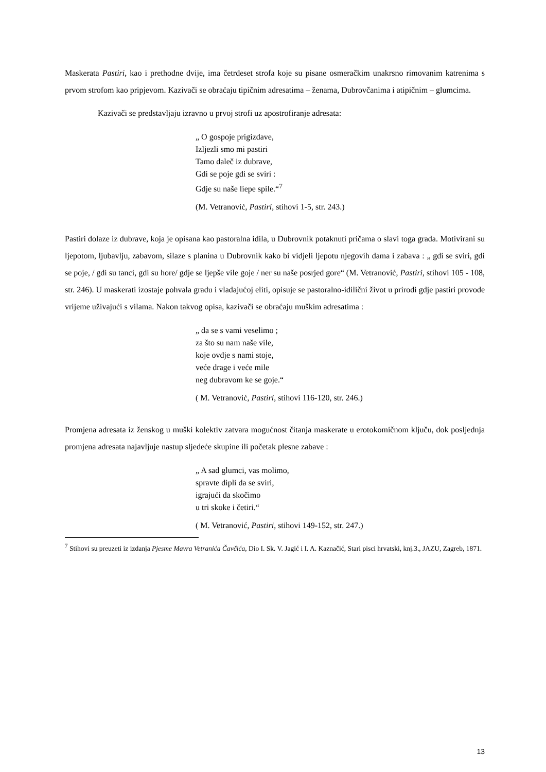Maskerata Pastiri, kao i prethodne dvije, ima četrdeset strofa koje su pisane osmeračkim unakrsno rimovanim katrenima s prvom strofom kao pripjevom. Kazivači se obraćaju tipičnim adresatima – ženama, Dubrovčanima i atipičnim – glumcima.
Kazivači se predstavljaju izravno u prvoj strofi uz apostrofiranje adresata:
„ O gospoje prigizdave,
Izljezli smo mi pastiri
Tamo daleč iz dubrave,
Gdi se poje gdi se sviri :
Gdje su naše liepe spile.“<sup>7</sup>
(M. Vetranović, Pastiri, stihovi 1-5, str. 243.)
Pastiri dolaze iz dubrave, koja je opisana kao pastoralna idila, u Dubrovnik potaknuti pričama o slavi toga grada. Motivirani su ljepotom, ljubavlju, zabavom, silaze s planina u Dubrovnik kako bi vidjeli ljepotu njegovih dama i zabava : „ gdi se sviri, gdi se poje, / gdi su tanci, gdi su hore/ gdje se ljepše vile goje / ner su naše posrjed gore“ (M. Vetranović, Pastiri, stihovi 105 - 108, str. 246). U maskerati izostaje pohvala gradu i vladajućoj eliti, opisuje se pastoralno-idilični život u prirodi gdje pastiri provode vrijeme uživajući s vilama. Nakon takvog opisa, kazivači se obraćaju muškim adresatima :
„ da se s vami veselimo ;
za što su nam naše vile,
koje ovdje s nami stoje,
veće drage i veće mile
neg dubravom ke se goje.“
( M. Vetranović, Pastiri, stihovi 116-120, str. 246.)
Promjena adresata iz ženskog u muški kolektiv zatvara mogućnost čitanja maskerate u erotokomičnom ključu, dok posljednja promjena adresata najavljuje nastup sljedeće skupine ili početak plesne zabave :
„ A sad glumci, vas molimo,
spravte dipli da se sviri,
igrajući da skočimo
u tri skoke i četiri.“
( M. Vetranović, Pastiri, stihovi 149-152, str. 247.)
<sup>7</sup> Stihovi su preuzeti iz izdanja Pjesme Mavra Vetranića Čavčića, Dio I. Sk. V. Jagić i I. A. Kaznačić, Stari pisci hrvatski, knj.3., JAZU, Zagreb, 1871.
13